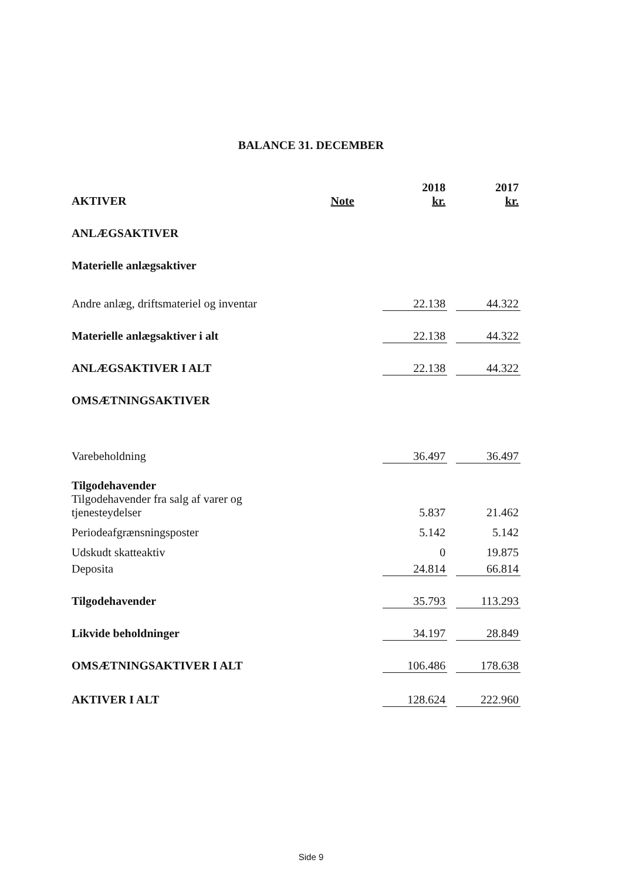BALANCE 31. DECEMBER
| AKTIVER | Note | 2018 kr. | | 2017 kr. |
| --- | --- | --- | --- | --- |
| ANLÆGSAKTIVER | | | | |
| Materielle anlægsaktiver | | | | |
| Andre anlæg, driftsmateriel og inventar | | 22.138 | | 44.322 |
| Materielle anlægsaktiver i alt | | 22.138 | | 44.322 |
| ANLÆGSAKTIVER I ALT | | 22.138 | | 44.322 |
| OMSÆTNINGSAKTIVER | | | | |
| Varebeholdning | | 36.497 | | 36.497 |
| Tilgodehavender | | | | |
| Tilgodehavender fra salg af varer og tjenesteydelser | | 5.837 | | 21.462 |
| Periodeafgrænsningsposter | | 5.142 | | 5.142 |
| Udskudt skatteaktiv | | 0 | | 19.875 |
| Deposita | | 24.814 | | 66.814 |
| Tilgodehavender | | 35.793 | | 113.293 |
| Likvide beholdninger | | 34.197 | | 28.849 |
| OMSÆTNINGSAKTIVER I ALT | | 106.486 | | 178.638 |
| AKTIVER I ALT | | 128.624 | | 222.960 |
Side 9